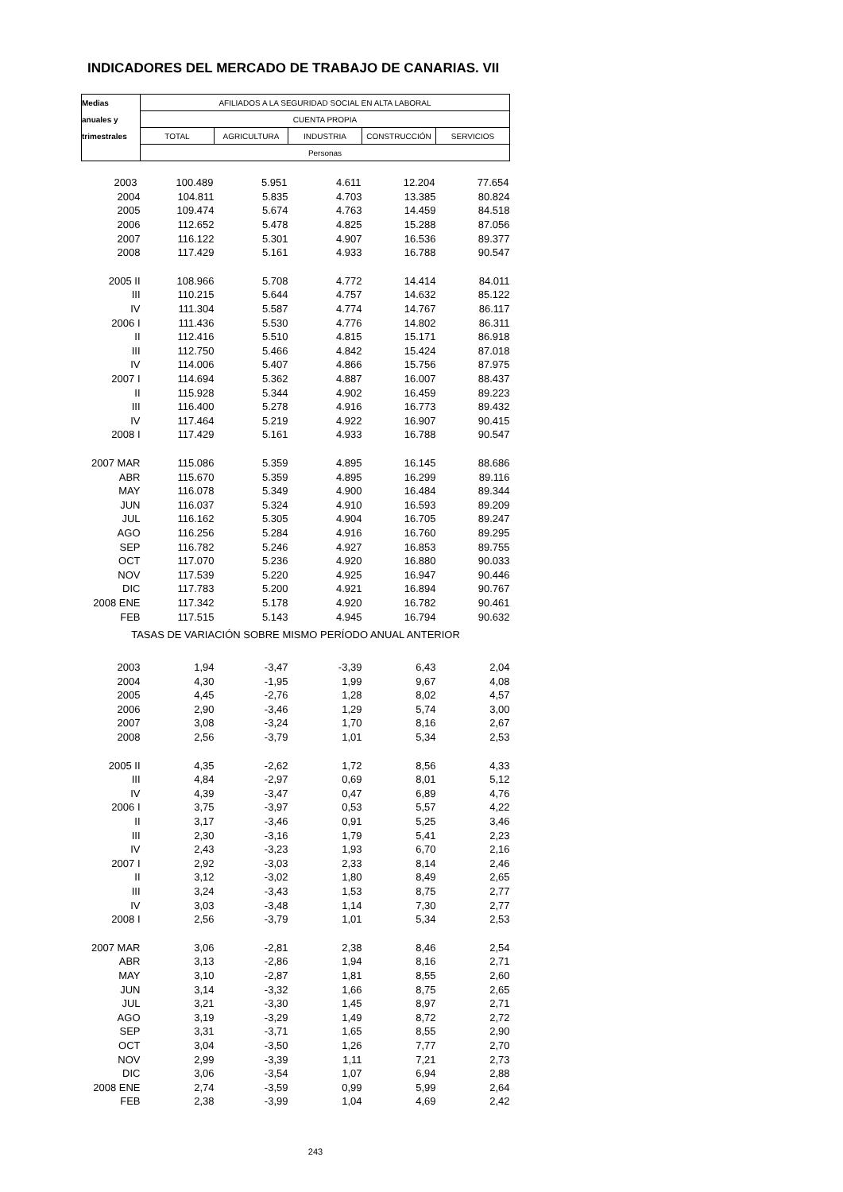INDICADORES DEL MERCADO DE TRABAJO DE CANARIAS. VII
| Medias | AFILIADOS A LA SEGURIDAD SOCIAL EN ALTA LABORAL | | | | |
| --- | --- | --- | --- | --- | --- |
| anuales y | CUENTA PROPIA | | | | |
| trimestrales | TOTAL | AGRICULTURA | INDUSTRIA | CONSTRUCCIÓN | SERVICIOS |
| | Personas | | | | |
| 2003 | 100.489 | 5.951 | 4.611 | 12.204 | 77.654 |
| 2004 | 104.811 | 5.835 | 4.703 | 13.385 | 80.824 |
| 2005 | 109.474 | 5.674 | 4.763 | 14.459 | 84.518 |
| 2006 | 112.652 | 5.478 | 4.825 | 15.288 | 87.056 |
| 2007 | 116.122 | 5.301 | 4.907 | 16.536 | 89.377 |
| 2008 | 117.429 | 5.161 | 4.933 | 16.788 | 90.547 |
| 2005 II | 108.966 | 5.708 | 4.772 | 14.414 | 84.011 |
| III | 110.215 | 5.644 | 4.757 | 14.632 | 85.122 |
| IV | 111.304 | 5.587 | 4.774 | 14.767 | 86.117 |
| 2006 I | 111.436 | 5.530 | 4.776 | 14.802 | 86.311 |
| II | 112.416 | 5.510 | 4.815 | 15.171 | 86.918 |
| III | 112.750 | 5.466 | 4.842 | 15.424 | 87.018 |
| IV | 114.006 | 5.407 | 4.866 | 15.756 | 87.975 |
| 2007 I | 114.694 | 5.362 | 4.887 | 16.007 | 88.437 |
| II | 115.928 | 5.344 | 4.902 | 16.459 | 89.223 |
| III | 116.400 | 5.278 | 4.916 | 16.773 | 89.432 |
| IV | 117.464 | 5.219 | 4.922 | 16.907 | 90.415 |
| 2008 I | 117.429 | 5.161 | 4.933 | 16.788 | 90.547 |
| 2007 MAR | 115.086 | 5.359 | 4.895 | 16.145 | 88.686 |
| ABR | 115.670 | 5.359 | 4.895 | 16.299 | 89.116 |
| MAY | 116.078 | 5.349 | 4.900 | 16.484 | 89.344 |
| JUN | 116.037 | 5.324 | 4.910 | 16.593 | 89.209 |
| JUL | 116.162 | 5.305 | 4.904 | 16.705 | 89.247 |
| AGO | 116.256 | 5.284 | 4.916 | 16.760 | 89.295 |
| SEP | 116.782 | 5.246 | 4.927 | 16.853 | 89.755 |
| OCT | 117.070 | 5.236 | 4.920 | 16.880 | 90.033 |
| NOV | 117.539 | 5.220 | 4.925 | 16.947 | 90.446 |
| DIC | 117.783 | 5.200 | 4.921 | 16.894 | 90.767 |
| 2008 ENE | 117.342 | 5.178 | 4.920 | 16.782 | 90.461 |
| FEB | 117.515 | 5.143 | 4.945 | 16.794 | 90.632 |
| TASAS DE VARIACIÓN SOBRE MISMO PERÍODO ANUAL ANTERIOR | | | | | |
| 2003 | 1,94 | -3,47 | -3,39 | 6,43 | 2,04 |
| 2004 | 4,30 | -1,95 | 1,99 | 9,67 | 4,08 |
| 2005 | 4,45 | -2,76 | 1,28 | 8,02 | 4,57 |
| 2006 | 2,90 | -3,46 | 1,29 | 5,74 | 3,00 |
| 2007 | 3,08 | -3,24 | 1,70 | 8,16 | 2,67 |
| 2008 | 2,56 | -3,79 | 1,01 | 5,34 | 2,53 |
| 2005 II | 4,35 | -2,62 | 1,72 | 8,56 | 4,33 |
| III | 4,84 | -2,97 | 0,69 | 8,01 | 5,12 |
| IV | 4,39 | -3,47 | 0,47 | 6,89 | 4,76 |
| 2006 I | 3,75 | -3,97 | 0,53 | 5,57 | 4,22 |
| II | 3,17 | -3,46 | 0,91 | 5,25 | 3,46 |
| III | 2,30 | -3,16 | 1,79 | 5,41 | 2,23 |
| IV | 2,43 | -3,23 | 1,93 | 6,70 | 2,16 |
| 2007 I | 2,92 | -3,03 | 2,33 | 8,14 | 2,46 |
| II | 3,12 | -3,02 | 1,80 | 8,49 | 2,65 |
| III | 3,24 | -3,43 | 1,53 | 8,75 | 2,77 |
| IV | 3,03 | -3,48 | 1,14 | 7,30 | 2,77 |
| 2008 I | 2,56 | -3,79 | 1,01 | 5,34 | 2,53 |
| 2007 MAR | 3,06 | -2,81 | 2,38 | 8,46 | 2,54 |
| ABR | 3,13 | -2,86 | 1,94 | 8,16 | 2,71 |
| MAY | 3,10 | -2,87 | 1,81 | 8,55 | 2,60 |
| JUN | 3,14 | -3,32 | 1,66 | 8,75 | 2,65 |
| JUL | 3,21 | -3,30 | 1,45 | 8,97 | 2,71 |
| AGO | 3,19 | -3,29 | 1,49 | 8,72 | 2,72 |
| SEP | 3,31 | -3,71 | 1,65 | 8,55 | 2,90 |
| OCT | 3,04 | -3,50 | 1,26 | 7,77 | 2,70 |
| NOV | 2,99 | -3,39 | 1,11 | 7,21 | 2,73 |
| DIC | 3,06 | -3,54 | 1,07 | 6,94 | 2,88 |
| 2008 ENE | 2,74 | -3,59 | 0,99 | 5,99 | 2,64 |
| FEB | 2,38 | -3,99 | 1,04 | 4,69 | 2,42 |
| 243 | | | | | |